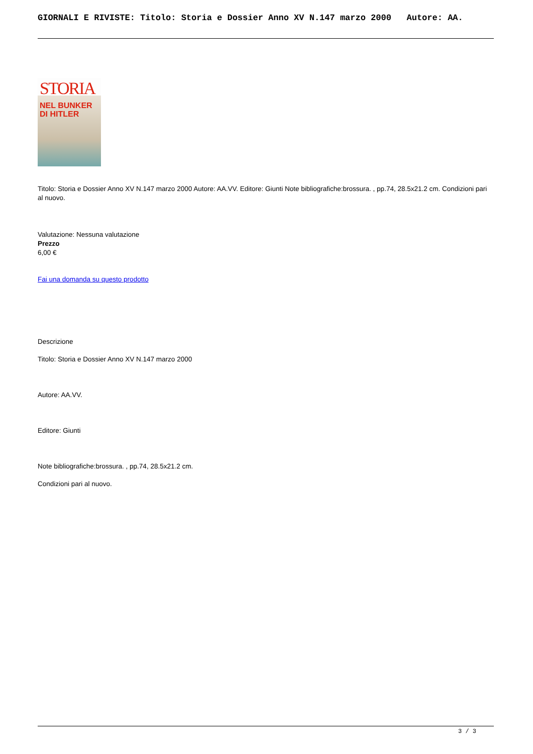GIORNALI E RIVISTE: Titolo: Storia e Dossier Anno XV N.147 marzo 2000 Autore: AA.
STORIA
NEL BUNKER
DI HITLER
Titolo: Storia e Dossier Anno XV N.147 marzo 2000 Autore: AA.VV. Editore: Giunti Note bibliografiche:brossura. , pp.74, 28.5x21.2 cm. Condizioni pari al nuovo.
Valutazione: Nessuna valutazione
Prezzo
6,00 €
Fai una domanda su questo prodotto
Descrizione
Titolo: Storia e Dossier Anno XV N.147 marzo 2000
Autore: AA.VV.
Editore: Giunti
Note bibliografiche:brossura. , pp.74, 28.5x21.2 cm.
Condizioni pari al nuovo.
3 / 3